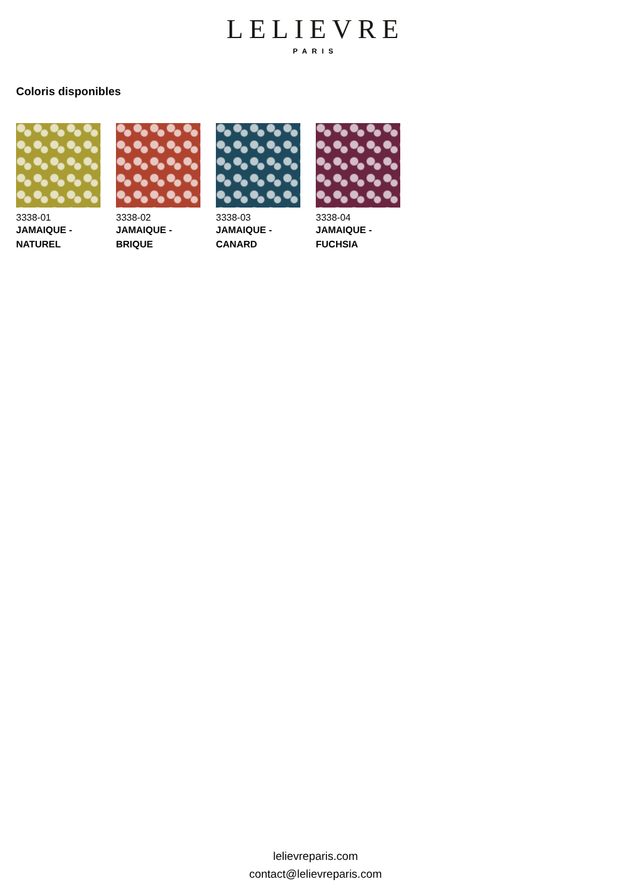LELIEVRE
PARIS
Coloris disponibles
3338-01
JAMAIQUE - NATUREL
3338-02
JAMAIQUE - BRIQUE
3338-03
JAMAIQUE - CANARD
3338-04
JAMAIQUE - FUCHSIA
lelievreparis.com
contact@lelievreparis.com